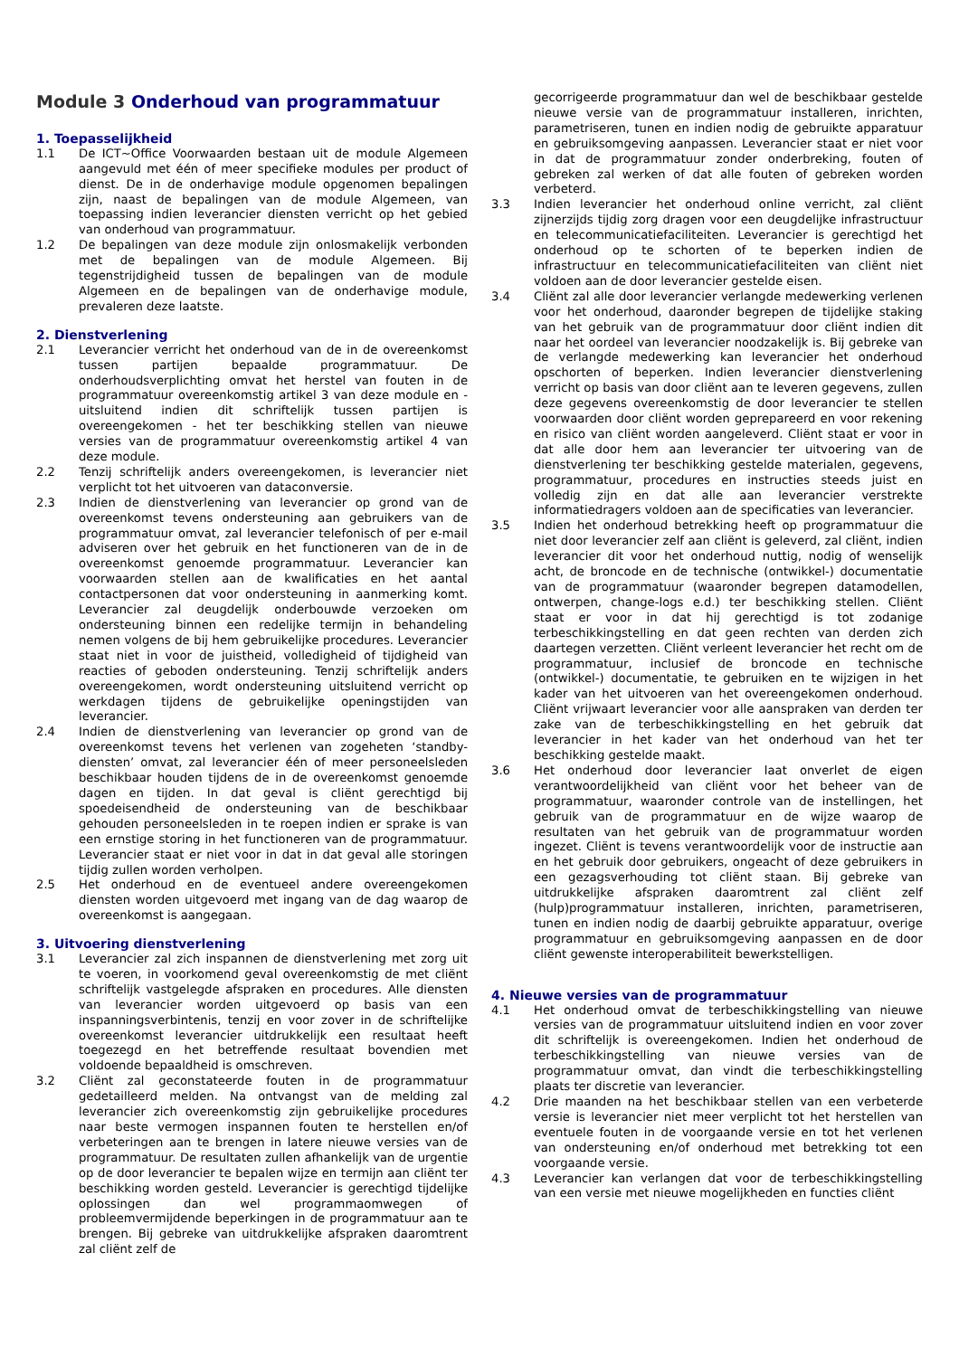Module 3 Onderhoud van programmatuur
1. Toepasselijkheid
1.1 De ICT~Office Voorwaarden bestaan uit de module Algemeen aangevuld met één of meer specifieke modules per product of dienst. De in de onderhavige module opgenomen bepalingen zijn, naast de bepalingen van de module Algemeen, van toepassing indien leverancier diensten verricht op het gebied van onderhoud van programmatuur.
1.2 De bepalingen van deze module zijn onlosmakelijk verbonden met de bepalingen van de module Algemeen. Bij tegenstrijdigheid tussen de bepalingen van de module Algemeen en de bepalingen van de onderhavige module, prevaleren deze laatste.
2. Dienstverlening
2.1 Leverancier verricht het onderhoud van de in de overeenkomst tussen partijen bepaalde programmatuur. De onderhoudsverplichting omvat het herstel van fouten in de programmatuur overeenkomstig artikel 3 van deze module en - uitsluitend indien dit schriftelijk tussen partijen is overeengekomen - het ter beschikking stellen van nieuwe versies van de programmatuur overeenkomstig artikel 4 van deze module.
2.2 Tenzij schriftelijk anders overeengekomen, is leverancier niet verplicht tot het uitvoeren van dataconversie.
2.3 Indien de dienstverlening van leverancier op grond van de overeenkomst tevens ondersteuning aan gebruikers van de programmatuur omvat, zal leverancier telefonisch of per e-mail adviseren over het gebruik en het functioneren van de in de overeenkomst genoemde programmatuur. Leverancier kan voorwaarden stellen aan de kwalificaties en het aantal contactpersonen dat voor ondersteuning in aanmerking komt. Leverancier zal deugdelijk onderbouwde verzoeken om ondersteuning binnen een redelijke termijn in behandeling nemen volgens de bij hem gebruikelijke procedures. Leverancier staat niet in voor de juistheid, volledigheid of tijdigheid van reacties of geboden ondersteuning. Tenzij schriftelijk anders overeengekomen, wordt ondersteuning uitsluitend verricht op werkdagen tijdens de gebruikelijke openingstijden van leverancier.
2.4 Indien de dienstverlening van leverancier op grond van de overeenkomst tevens het verlenen van zogeheten ‘standby-diensten’ omvat, zal leverancier één of meer personeelsleden beschikbaar houden tijdens de in de overeenkomst genoemde dagen en tijden. In dat geval is cliënt gerechtigd bij spoedeisendheid de ondersteuning van de beschikbaar gehouden personeelsleden in te roepen indien er sprake is van een ernstige storing in het functioneren van de programmatuur. Leverancier staat er niet voor in dat in dat geval alle storingen tijdig zullen worden verholpen.
2.5 Het onderhoud en de eventueel andere overeengekomen diensten worden uitgevoerd met ingang van de dag waarop de overeenkomst is aangegaan.
3. Uitvoering dienstverlening
3.1 Leverancier zal zich inspannen de dienstverlening met zorg uit te voeren, in voorkomend geval overeenkomstig de met cliënt schriftelijk vastgelegde afspraken en procedures. Alle diensten van leverancier worden uitgevoerd op basis van een inspanningsverbintenis, tenzij en voor zover in de schriftelijke overeenkomst leverancier uitdrukkelijk een resultaat heeft toegezegd en het betreffende resultaat bovendien met voldoende bepaaldheid is omschreven.
3.2 Cliënt zal geconstateerde fouten in de programmatuur gedetailleerd melden. Na ontvangst van de melding zal leverancier zich overeenkomstig zijn gebruikelijke procedures naar beste vermogen inspannen fouten te herstellen en/of verbeteringen aan te brengen in latere nieuwe versies van de programmatuur. De resultaten zullen afhankelijk van de urgentie op de door leverancier te bepalen wijze en termijn aan cliënt ter beschikking worden gesteld. Leverancier is gerechtigd tijdelijke oplossingen dan wel programmaomwegen of probleemvermijdende beperkingen in de programmatuur aan te brengen. Bij gebreke van uitdrukkelijke afspraken daaromtrent zal cliënt zelf de
gecorrigeerde programmatuur dan wel de beschikbaar gestelde nieuwe versie van de programmatuur installeren, inrichten, parametriseren, tunen en indien nodig de gebruikte apparatuur en gebruiksomgeving aanpassen. Leverancier staat er niet voor in dat de programmatuur zonder onderbreking, fouten of gebreken zal werken of dat alle fouten of gebreken worden verbeterd.
3.3 Indien leverancier het onderhoud online verricht, zal cliënt zijnerzijds tijdig zorg dragen voor een deugdelijke infrastructuur en telecommunicatiefaciliteiten. Leverancier is gerechtigd het onderhoud op te schorten of te beperken indien de infrastructuur en telecommunicatiefaciliteiten van cliënt niet voldoen aan de door leverancier gestelde eisen.
3.4 Cliënt zal alle door leverancier verlangde medewerking verlenen voor het onderhoud, daaronder begrepen de tijdelijke staking van het gebruik van de programmatuur door cliënt indien dit naar het oordeel van leverancier noodzakelijk is. Bij gebreke van de verlangde medewerking kan leverancier het onderhoud opschorten of beperken. Indien leverancier dienstverlening verricht op basis van door cliënt aan te leveren gegevens, zullen deze gegevens overeenkomstig de door leverancier te stellen voorwaarden door cliënt worden geprepareerd en voor rekening en risico van cliënt worden aangeleverd. Cliënt staat er voor in dat alle door hem aan leverancier ter uitvoering van de dienstverlening ter beschikking gestelde materialen, gegevens, programmatuur, procedures en instructies steeds juist en volledig zijn en dat alle aan leverancier verstrekte informatiedragers voldoen aan de specificaties van leverancier.
3.5 Indien het onderhoud betrekking heeft op programmatuur die niet door leverancier zelf aan cliënt is geleverd, zal cliënt, indien leverancier dit voor het onderhoud nuttig, nodig of wenselijk acht, de broncode en de technische (ontwikkel-) documentatie van de programmatuur (waaronder begrepen datamodellen, ontwerpen, change-logs e.d.) ter beschikking stellen. Cliënt staat er voor in dat hij gerechtigd is tot zodanige terbeschikkingstelling en dat geen rechten van derden zich daartegen verzetten. Cliënt verleent leverancier het recht om de programmatuur, inclusief de broncode en technische (ontwikkel-) documentatie, te gebruiken en te wijzigen in het kader van het uitvoeren van het overeengekomen onderhoud. Cliënt vrijwaart leverancier voor alle aanspraken van derden ter zake van de terbeschikkingstelling en het gebruik dat leverancier in het kader van het onderhoud van het ter beschikking gestelde maakt.
3.6 Het onderhoud door leverancier laat onverlet de eigen verantwoordelijkheid van cliënt voor het beheer van de programmatuur, waaronder controle van de instellingen, het gebruik van de programmatuur en de wijze waarop de resultaten van het gebruik van de programmatuur worden ingezet. Cliënt is tevens verantwoordelijk voor de instructie aan en het gebruik door gebruikers, ongeacht of deze gebruikers in een gezagsverhouding tot cliënt staan. Bij gebreke van uitdrukkelijke afspraken daaromtrent zal cliënt zelf (hulp)programmatuur installeren, inrichten, parametriseren, tunen en indien nodig de daarbij gebruikte apparatuur, overige programmatuur en gebruiksomgeving aanpassen en de door cliënt gewenste interoperabiliteit bewerkstelligen.
4. Nieuwe versies van de programmatuur
4.1 Het onderhoud omvat de terbeschikkingstelling van nieuwe versies van de programmatuur uitsluitend indien en voor zover dit schriftelijk is overeengekomen. Indien het onderhoud de terbeschikkingstelling van nieuwe versies van de programmatuur omvat, dan vindt die terbeschikkingstelling plaats ter discretie van leverancier.
4.2 Drie maanden na het beschikbaar stellen van een verbeterde versie is leverancier niet meer verplicht tot het herstellen van eventuele fouten in de voorgaande versie en tot het verlenen van ondersteuning en/of onderhoud met betrekking tot een voorgaande versie.
4.3 Leverancier kan verlangen dat voor de terbeschikkingstelling van een versie met nieuwe mogelijkheden en functies cliënt